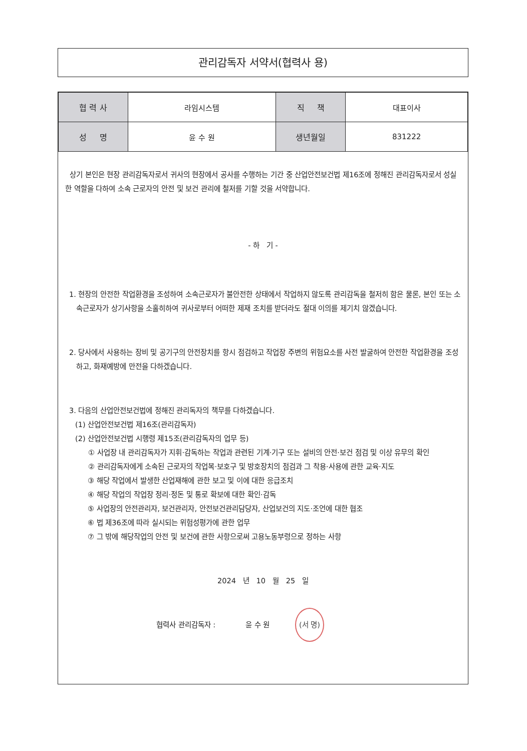관리감독자 서약서(협력사 용)
| 협 력 사 | 라임시스템 | 직 책 | 대표이사 |
| 성 명 | 윤 수 원 | 생년월일 | 831222 |
상기 본인은 현장 관리감독자로서 귀사의 현장에서 공사를 수행하는 기간 중 산업안전보건법 제16조에 정해진 관리감독자로서 성실한 역할을 다하여 소속 근로자의 안전 및 보건 관리에 철저를 기할 것을 서약합니다.
- 하 기 -
1. 현장의 안전한 작업환경을 조성하여 소속근로자가 불안전한 상태에서 작업하지 않도록 관리감독을 철저히 함은 물론, 본인 또는 소속근로자가 상기사항을 소홀히하여 귀사로부터 어떠한 제재 조치를 받더라도 절대 이의를 제기치 않겠습니다.
2. 당사에서 사용하는 장비 및 공기구의 안전장치를 항시 점검하고 작업장 주변의 위험요소를 사전 발굴하여 안전한 작업환경을 조성하고, 화재예방에 만전을 다하겠습니다.
3. 다음의 산업안전보건법에 정해진 관리독자의 책무를 다하겠습니다.
(1) 산업안전보건법 제16조(관리감독자)
(2) 산업안전보건법 시행령 제15조(관리감독자의 업무 등)
① 사업장 내 관리감독자가 지휘·감독하는 작업과 관련된 기계·기구 또는 설비의 안전·보건 점검 및 이상 유무의 확인
② 관리감독자에게 소속된 근로자의 작업복·보호구 및 방호장치의 점검과 그 착용·사용에 관한 교육·지도
③ 해당 작업에서 발생한 산업재해에 관한 보고 및 이에 대한 응급조치
④ 해당 작업의 작업장 정리·정돈 및 통로 확보에 대한 확인·감독
⑤ 사업장의 안전관리자, 보건관리자, 안전보건관리담당자, 산업보건의 지도·조언에 대한 협조
⑥ 법 제36조에 따라 실시되는 위험성평가에 관한 업무
⑦ 그 밖에 해당작업의 안전 및 보건에 관한 사항으로써 고용노동부령으로 정하는 사항
2024 년 10 월 25 일
협력사 관리감독자 : 윤 수 원 (서 명)